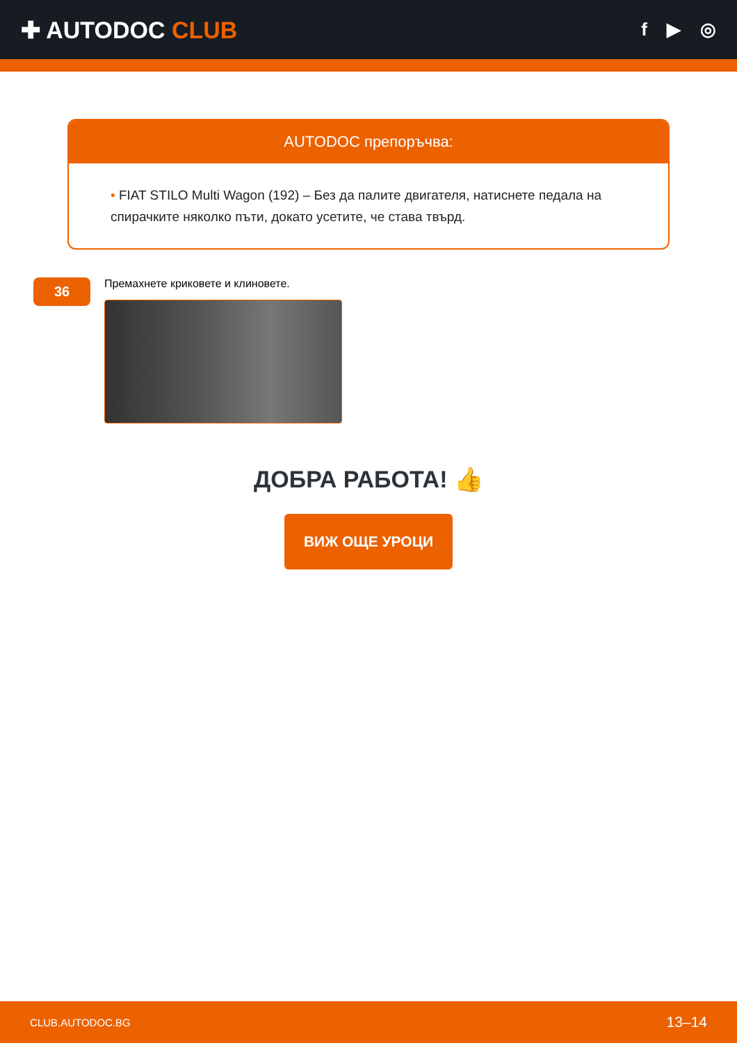✚ AUTODOC CLUB
f ▶ ◎
AUTODOC препоръчва:
• FIAT STILO Multi Wagon (192) – Без да палите двигателя, натиснете педала на спирачките няколко пъти, докато усетите, че става твърд.
36
Премахнете криковете и клиновете.
ДОБРА РАБОТА! 👍
ВИЖ ОЩЕ УРОЦИ
CLUB.AUTODOC.BG 13–14